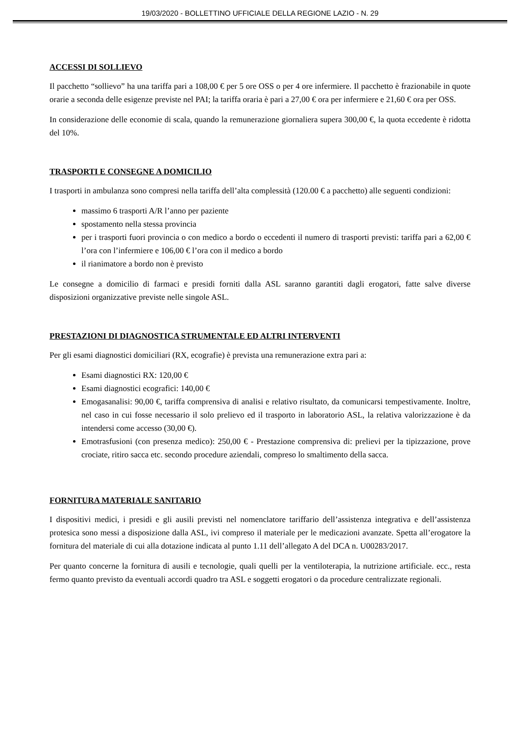19/03/2020 - BOLLETTINO UFFICIALE DELLA REGIONE LAZIO - N. 29
ACCESSI DI SOLLIEVO
Il pacchetto “sollievo” ha una tariffa pari a 108,00 € per 5 ore OSS o per 4 ore infermiere. Il pacchetto è frazionabile in quote orarie a seconda delle esigenze previste nel PAI; la tariffa oraria è pari a 27,00 € ora per infermiere e 21,60 € ora per OSS.
In considerazione delle economie di scala, quando la remunerazione giornaliera supera 300,00 €, la quota eccedente è ridotta del 10%.
TRASPORTI E CONSEGNE A DOMICILIO
I trasporti in ambulanza sono compresi nella tariffa dell’alta complessità (120.00 € a pacchetto) alle seguenti condizioni:
massimo 6 trasporti A/R l’anno per paziente
spostamento nella stessa provincia
per i trasporti fuori provincia o con medico a bordo o eccedenti il numero di trasporti previsti: tariffa pari a 62,00 € l’ora con l’infermiere e 106,00 € l’ora con il medico a bordo
il rianimatore a bordo non è previsto
Le consegne a domicilio di farmaci e presidi forniti dalla ASL saranno garantiti dagli erogatori, fatte salve diverse disposizioni organizzative previste nelle singole ASL.
PRESTAZIONI DI DIAGNOSTICA STRUMENTALE ED ALTRI INTERVENTI
Per gli esami diagnostici domiciliari (RX, ecografie) è prevista una remunerazione extra pari a:
Esami diagnostici RX: 120,00 €
Esami diagnostici ecografici: 140,00 €
Emogasanalisi: 90,00 €, tariffa comprensiva di analisi e relativo risultato, da comunicarsi tempestivamente. Inoltre, nel caso in cui fosse necessario il solo prelievo ed il trasporto in laboratorio ASL, la relativa valorizzazione è da intendersi come accesso (30,00 €).
Emotrasfusioni (con presenza medico): 250,00 € - Prestazione comprensiva di: prelievi per la tipizzazione, prove crociate, ritiro sacca etc. secondo procedure aziendali, compreso lo smaltimento della sacca.
FORNITURA MATERIALE SANITARIO
I dispositivi medici, i presidi e gli ausili previsti nel nomenclatore tariffario dell’assistenza integrativa e dell’assistenza protesica sono messi a disposizione dalla ASL, ivi compreso il materiale per le medicazioni avanzate. Spetta all’erogatore la fornitura del materiale di cui alla dotazione indicata al punto 1.11 dell’allegato A del DCA n. U00283/2017.
Per quanto concerne la fornitura di ausili e tecnologie, quali quelli per la ventiloterapia, la nutrizione artificiale. ecc., resta fermo quanto previsto da eventuali accordi quadro tra ASL e soggetti erogatori o da procedure centralizzate regionali.